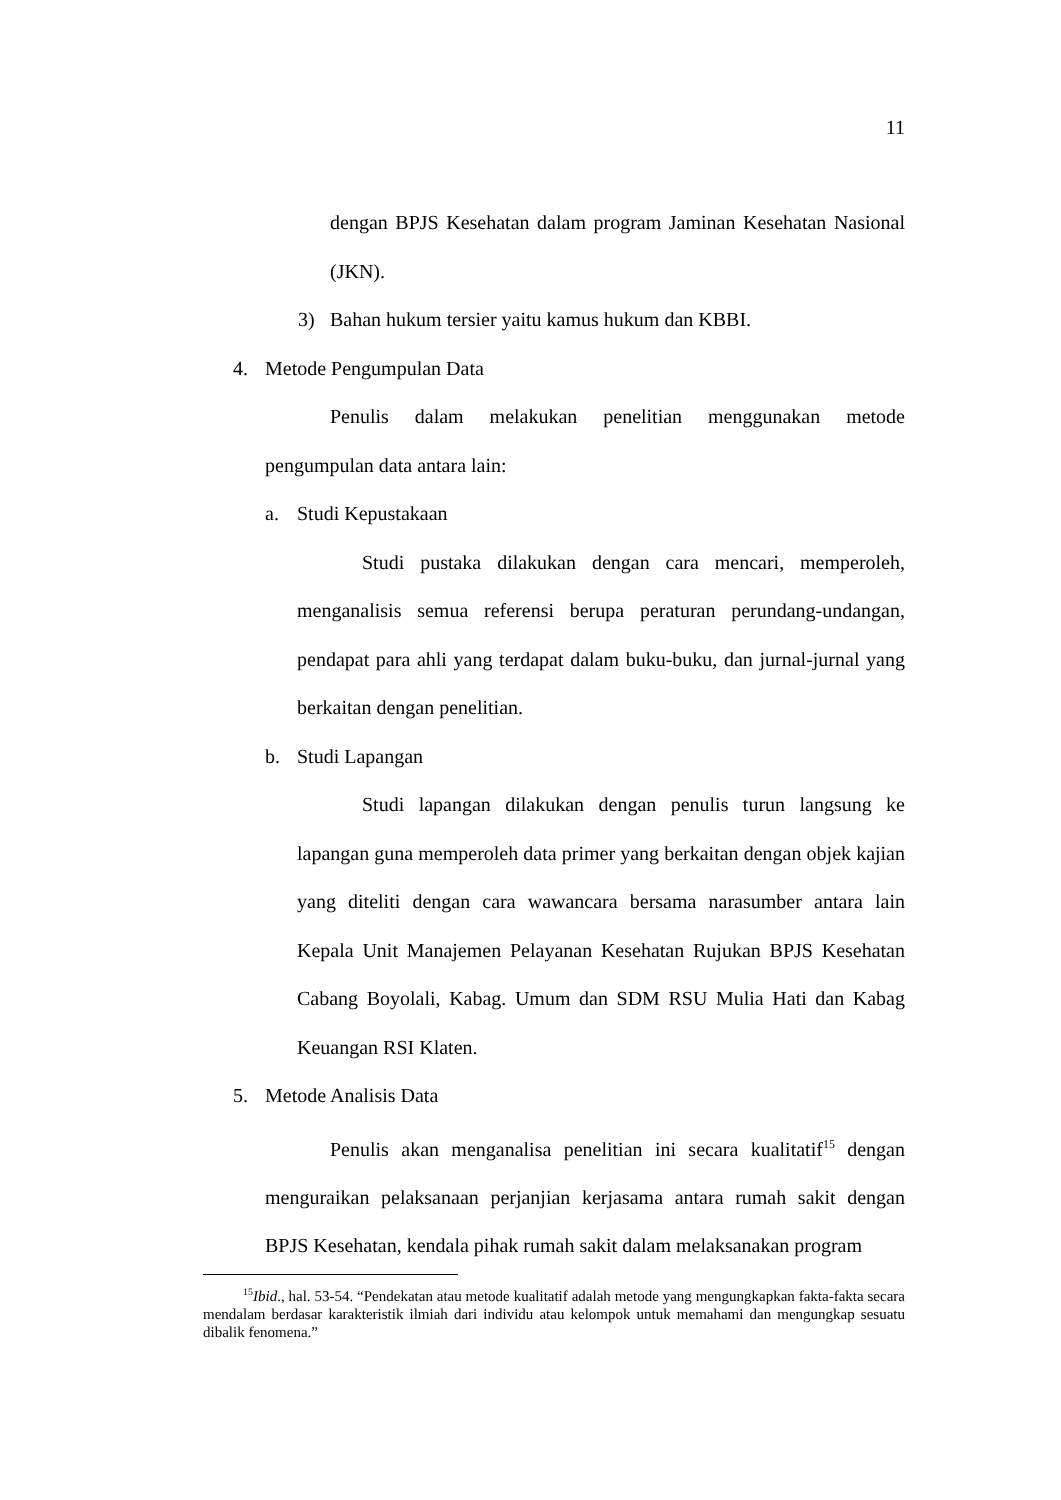11
dengan BPJS Kesehatan dalam program Jaminan Kesehatan Nasional (JKN).
3) Bahan hukum tersier yaitu kamus hukum dan KBBI.
4. Metode Pengumpulan Data
Penulis dalam melakukan penelitian menggunakan metode pengumpulan data antara lain:
a. Studi Kepustakaan
Studi pustaka dilakukan dengan cara mencari, memperoleh, menganalisis semua referensi berupa peraturan perundang-undangan, pendapat para ahli yang terdapat dalam buku-buku, dan jurnal-jurnal yang berkaitan dengan penelitian.
b. Studi Lapangan
Studi lapangan dilakukan dengan penulis turun langsung ke lapangan guna memperoleh data primer yang berkaitan dengan objek kajian yang diteliti dengan cara wawancara bersama narasumber antara lain Kepala Unit Manajemen Pelayanan Kesehatan Rujukan BPJS Kesehatan Cabang Boyolali, Kabag. Umum dan SDM RSU Mulia Hati dan Kabag Keuangan RSI Klaten.
5. Metode Analisis Data
Penulis akan menganalisa penelitian ini secara kualitatif<sup>15</sup> dengan menguraikan pelaksanaan perjanjian kerjasama antara rumah sakit dengan BPJS Kesehatan, kendala pihak rumah sakit dalam melaksanakan program
<sup>15</sup> Ibid., hal. 53-54. “Pendekatan atau metode kualitatif adalah metode yang mengungkapkan fakta-fakta secara mendalam berdasar karakteristik ilmiah dari individu atau kelompok untuk memahami dan mengungkap sesuatu dibalik fenomena.”